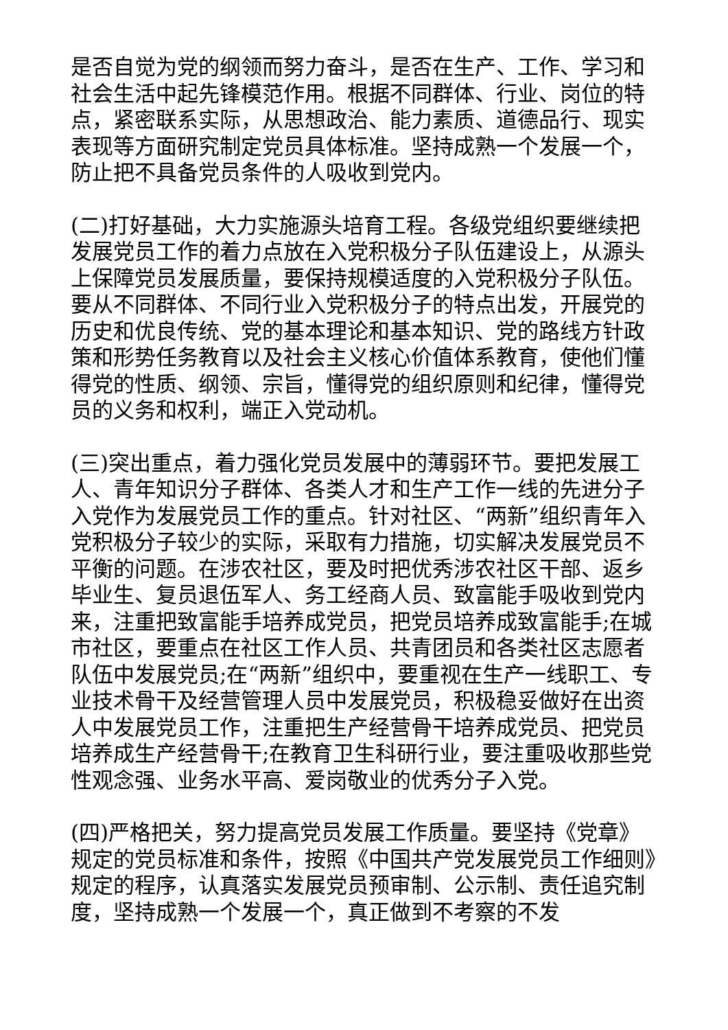是否自觉为党的纲领而努力奋斗，是否在生产、工作、学习和社会生活中起先锋模范作用。根据不同群体、行业、岗位的特点，紧密联系实际，从思想政治、能力素质、道德品行、现实表现等方面研究制定党员具体标准。坚持成熟一个发展一个，防止把不具备党员条件的人吸收到党内。
(二)打好基础，大力实施源头培育工程。各级党组织要继续把发展党员工作的着力点放在入党积极分子队伍建设上，从源头上保障党员发展质量，要保持规模适度的入党积极分子队伍。要从不同群体、不同行业入党积极分子的特点出发，开展党的历史和优良传统、党的基本理论和基本知识、党的路线方针政策和形势任务教育以及社会主义核心价值体系教育，使他们懂得党的性质、纲领、宗旨，懂得党的组织原则和纪律，懂得党员的义务和权利，端正入党动机。
(三)突出重点，着力强化党员发展中的薄弱环节。要把发展工人、青年知识分子群体、各类人才和生产工作一线的先进分子入党作为发展党员工作的重点。针对社区、“两新”组织青年入党积极分子较少的实际，采取有力措施，切实解决发展党员不平衡的问题。在涉农社区，要及时把优秀涉农社区干部、返乡毕业生、复员退伍军人、务工经商人员、致富能手吸收到党内来，注重把致富能手培养成党员，把党员培养成致富能手;在城市社区，要重点在社区工作人员、共青团员和各类社区志愿者队伍中发展党员;在“两新”组织中，要重视在生产一线职工、专业技术骨干及经营管理人员中发展党员，积极稳妥做好在出资人中发展党员工作，注重把生产经营骨干培养成党员、把党员培养成生产经营骨干;在教育卫生科研行业，要注重吸收那些党性观念强、业务水平高、爱岗敬业的优秀分子入党。
(四)严格把关，努力提高党员发展工作质量。要坚持《党章》规定的党员标准和条件，按照《中国共产党发展党员工作细则》规定的程序，认真落实发展党员预审制、公示制、责任追究制度，坚持成熟一个发展一个，真正做到不考察的不发